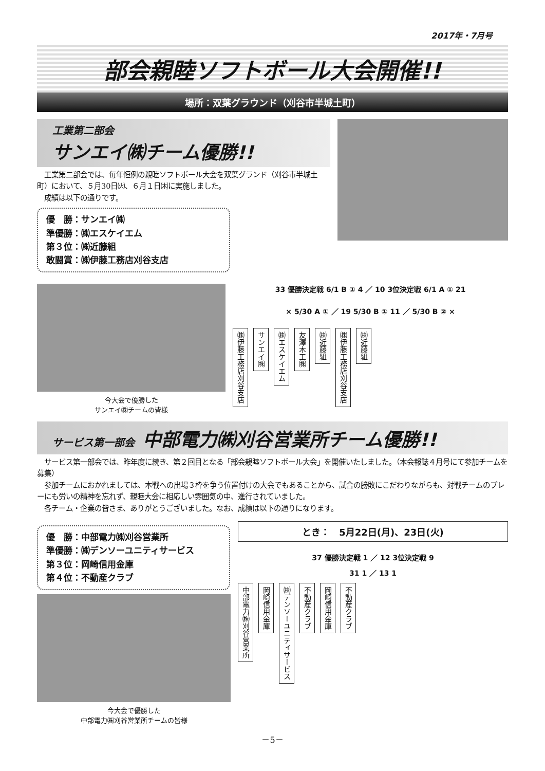2017年・7月号
部会親睦ソフトボール大会開催!!
場所：双葉グラウンド（刈谷市半城土町）
工業第二部会
サンエイ㈱チーム優勝!!
　工業第二部会では、毎年恒例の親睦ソフトボール大会を双葉グランド（刈谷市半城土町）において、５月30日㈫、６月１日㈭に実施しました。
　成績は以下の通りです。
優　勝：サンエイ㈱
準優勝：㈱エスケイエム
第３位：㈱近藤組
敢闘賞：㈱伊藤工務店刈谷支店
今大会で優勝した
サンエイ㈱チームの皆様
33 優勝決定戦 6/1 B ① 4 ／ 10 3位決定戦 6/1 A ① 21
× 5/30 A ① ／ 19 5/30 B ① 11 ／ 5/30 B ② ×
㈱伊藤工務店刈谷支店 サンエイ㈱ ㈱エスケイエム 友澤木工㈱ ㈱近藤組 ㈱伊藤工務店刈谷支店 ㈱近藤組
サービス第一部会　中部電力㈱刈谷営業所チーム優勝!!
　サービス第一部会では、昨年度に続き、第２回目となる「部会親睦ソフトボール大会」を開催いたしました。（本会報誌４月号にて参加チームを募集）
　参加チームにおかれましては、本戦への出場３枠を争う位置付けの大会でもあることから、試合の勝敗にこだわりながらも、対戦チームのプレーにも労いの精神を忘れず、親睦大会に相応しい雰囲気の中、進行されていました。
　各チーム・企業の皆さま、ありがとうございました。なお、成績は以下の通りになります。
優　勝：中部電力㈱刈谷営業所
準優勝：㈱デンソーユニティサービス
第３位：岡崎信用金庫
第４位：不動産クラブ
今大会で優勝した
中部電力㈱刈谷営業所チームの皆様
とき：　5月22日(月)、23日(火)
37 優勝決定戦 1 ／ 12 3位決定戦 9
31 1 ／ 13 1
中部電力㈱刈谷営業所 岡崎信用金庫 ㈱デンソーユニティサービス 不動産クラブ 岡崎信用金庫 不動産クラブ
－5－